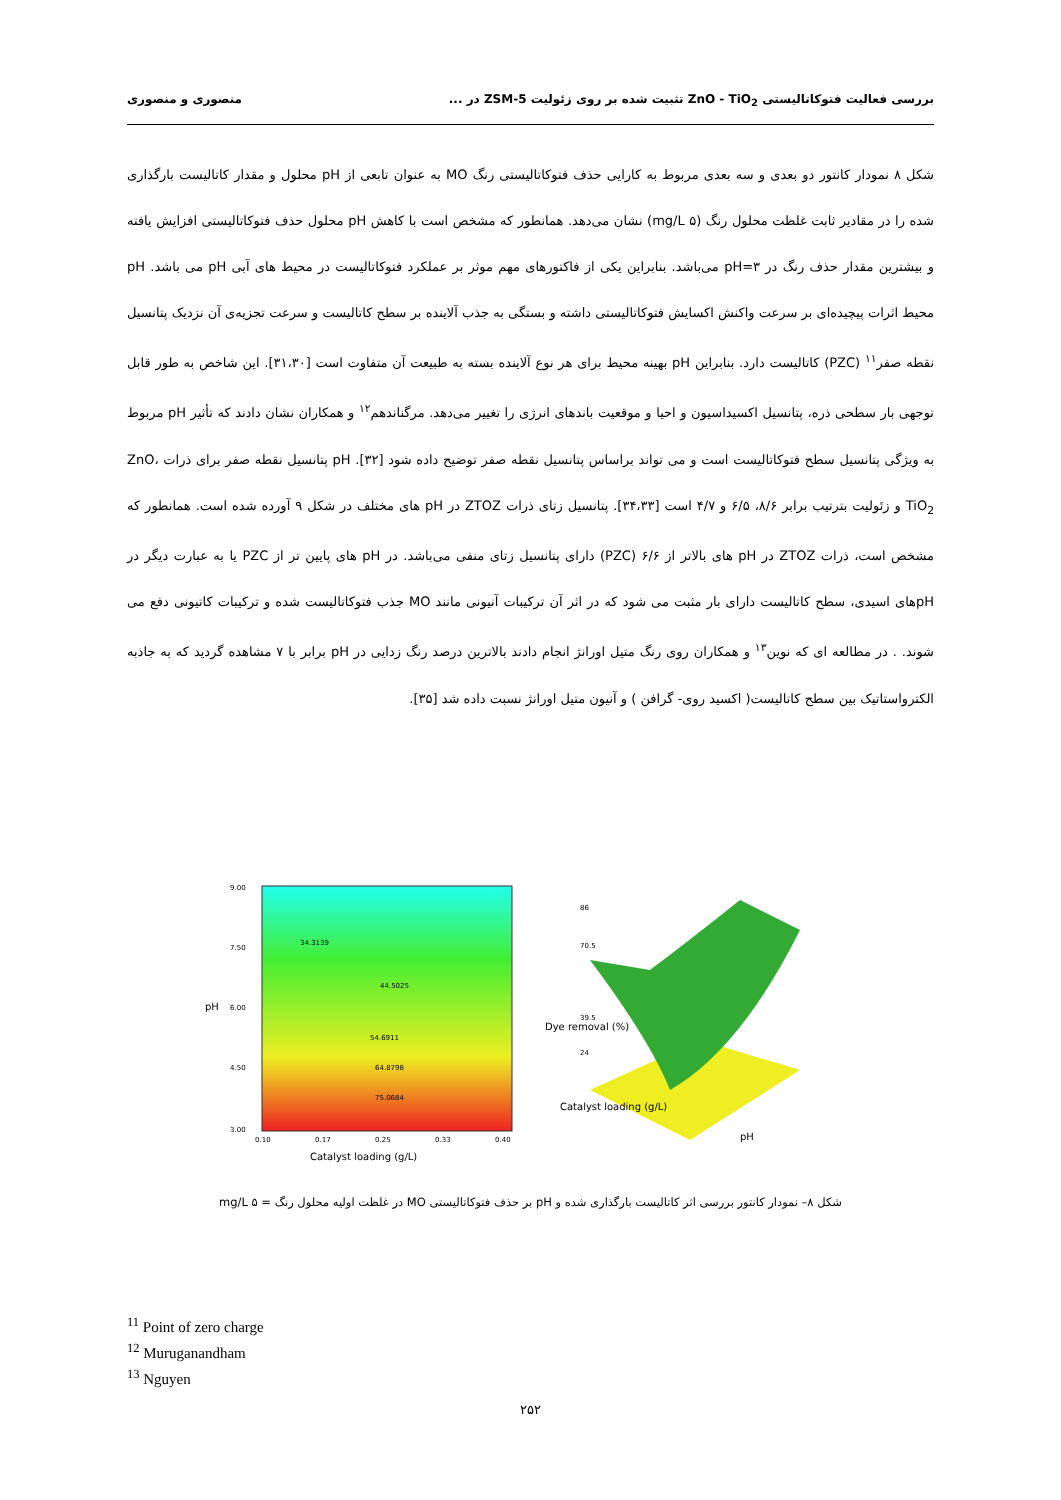بررسی فعالیت فتوکاتالیستی ZnO - TiO<sub>2</sub> تثبیت شده بر روی زئولیت ZSM-5 در ... منصوری و منصوری
شکل ۸ نمودار کانتور دو بعدی و سه بعدی مربوط به کارایی حذف فتوکاتالیستی رنگ MO به عنوان تابعی از pH محلول و مقدار کاتالیست بارگذاری شده را در مقادیر ثابت غلظت محلول رنگ (۵ mg/L) نشان می‌دهد. همانطور که مشخص است با کاهش pH محلول حذف فتوکاتالیستی افزایش یافته و بیشترین مقدار حذف رنگ در pH=۳ می‌باشد. بنابراین یکی از فاکتورهای مهم موثر بر عملکرد فتوکاتالیست در محیط های آبی pH می باشد. pH محیط اثرات پیچیده‌ای بر سرعت واکنش اکسایش فتوکاتالیستی داشته و بستگی به جذب آلاینده بر سطح کاتالیست و سرعت تجزیه‌ی آن نزدیک پتانسیل نقطه صفر<sup>۱۱</sup> (PZC) کاتالیست دارد. بنابراین pH بهینه محیط برای هر نوع آلاینده بسته به طبیعت آن متفاوت است [۳۱،۳۰]. این شاخص به طور قابل توجهی بار سطحی ذره، پتانسیل اکسیداسیون و احیا و موقعیت باندهای انرژی را تغییر می‌دهد. مرگناندهم<sup>۱۲</sup> و همکاران نشان دادند که تأثیر pH مربوط به ویژگی پتانسیل سطح فتوکاتالیست است و می تواند براساس پتانسیل نقطه صفر توضیح داده شود [۳۲]. pH پتانسیل نقطه صفر برای ذرات ZnO، TiO<sub>2</sub> و زئولیت بترتیب برابر ۸/۶، ۶/۵ و ۴/۷ است [۳۴،۳۳]. پتانسیل زتای ذرات ZTOZ در pH های مختلف در شکل ۹ آورده شده است. همانطور که مشخص است، ذرات ZTOZ در pH های بالاتر از ۶/۶ (PZC) دارای پتانسیل زتای منفی می‌باشد. در pH های پایین تر از PZC یا به عبارت دیگر در pHهای اسیدی، سطح کاتالیست دارای بار مثبت می شود که در اثر آن ترکیبات آنیونی مانند MO جذب فتوکاتالیست شده و ترکیبات کاتیونی دفع می شوند. . در مطالعه ای که نوین<sup>۱۳</sup> و همکاران روی رنگ متیل اورانژ انجام دادند بالاترین درصد رنگ زدایی در pH برابر با ۷ مشاهده گردید که به جاذبه الکترواستاتیک بین سطح کاتالیست( اکسید روی- گرافن ) و آنیون متیل اورانژ نسبت داده شد [۳۵].
9.00
7.50
6.00
4.50
3.00
0.10
0.17
0.25
0.33
0.40
pH
Catalyst loading (g/L)
34.3139
44.5025
54.6911
64.8798
75.0684
86
70.5
39.5
24
Dye removal (%)
pH
Catalyst loading (g/L)
شکل ۸– نمودار کانتور بررسی اثر کاتالیست بارگذاری شده و pH بر حذف فتوکاتالیستی MO در غلظت اولیه محلول رنگ = ۵ mg/L
<sup>11</sup> Point of zero charge
<sup>12</sup> Muruganandham
<sup>13</sup> Nguyen
۲۵۲